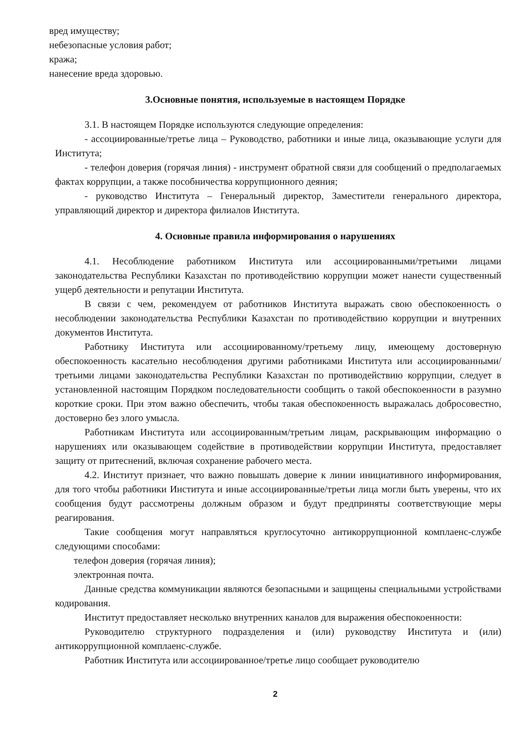вред имуществу;
небезопасные условия работ;
кража;
нанесение вреда здоровью.
3.Основные понятия, используемые в настоящем Порядке
3.1. В настоящем Порядке используются следующие определения:
- ассоциированные/третье лица – Руководство, работники и иные лица, оказывающие услуги для Института;
- телефон доверия (горячая линия) - инструмент обратной связи для сообщений о предполагаемых фактах коррупции, а также пособничества коррупционного деяния;
- руководство Института – Генеральный директор, Заместители генерального директора, управляющий директор и директора филиалов Института.
4. Основные правила информирования о нарушениях
4.1. Несоблюдение работником Института или ассоциированными/третьими лицами законодательства Республики Казахстан по противодействию коррупции может нанести существенный ущерб деятельности и репутации Института.
В связи с чем, рекомендуем от работников Института выражать свою обеспокоенность о несоблюдении законодательства Республики Казахстан по противодействию коррупции и внутренних документов Института.
Работнику Института или ассоциированному/третьему лицу, имеющему достоверную обеспокоенность касательно несоблюдения другими работниками Института или ассоциированными/третьими лицами законодательства Республики Казахстан по противодействию коррупции, следует в установленной настоящим Порядком последовательности сообщить о такой обеспокоенности в разумно короткие сроки. При этом важно обеспечить, чтобы такая обеспокоенность выражалась добросовестно, достоверно без злого умысла.
Работникам Института или ассоциированным/третьим лицам, раскрывающим информацию о нарушениях или оказывающем содействие в противодействии коррупции Института, предоставляет защиту от притеснений, включая сохранение рабочего места.
4.2. Институт признает, что важно повышать доверие к линии инициативного информирования, для того чтобы работники Института и иные ассоциированные/третьи лица могли быть уверены, что их сообщения будут рассмотрены должным образом и будут предприняты соответствующие меры реагирования.
Такие сообщения могут направляться круглосуточно антикоррупционной комплаенс-службе следующими способами:
телефон доверия (горячая линия);
электронная почта.
Данные средства коммуникации являются безопасными и защищены специальными устройствами кодирования.
Институт предоставляет несколько внутренних каналов для выражения обеспокоенности:
Руководителю структурного подразделения и (или) руководству Института и (или) антикоррупционной комплаенс-службе.
Работник Института или ассоциированное/третье лицо сообщает руководителю
2